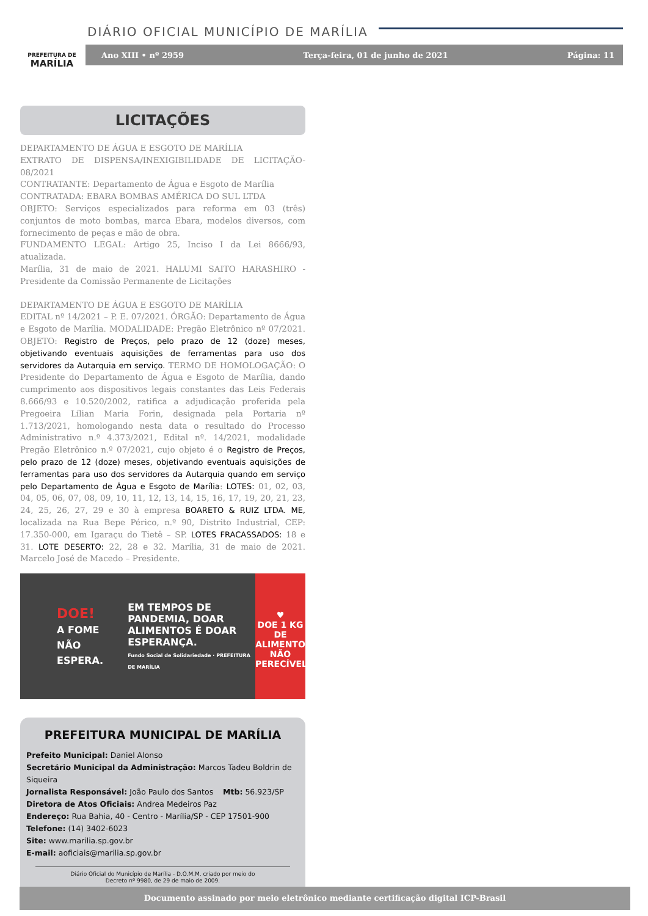PREFEITURA DE
MARÍLIA
DIÁRIO OFICIAL MUNICÍPIO DE MARÍLIA
Ano XIII • nº 2959 Terça-feira, 01 de junho de 2021 Página: 11
LICITAÇÕES
DEPARTAMENTO DE ÁGUA E ESGOTO DE MARÍLIA
EXTRATO DE DISPENSA/INEXIGIBILIDADE DE LICITAÇÃO-08/2021
CONTRATANTE: Departamento de Água e Esgoto de Marília
CONTRATADA: EBARA BOMBAS AMÉRICA DO SUL LTDA
OBJETO: Serviços especializados para reforma em 03 (três) conjuntos de moto bombas, marca Ebara, modelos diversos, com fornecimento de peças e mão de obra.
FUNDAMENTO LEGAL: Artigo 25, Inciso I da Lei 8666/93, atualizada.
Marília, 31 de maio de 2021. HALUMI SAITO HARASHIRO - Presidente da Comissão Permanente de Licitações
DEPARTAMENTO DE ÁGUA E ESGOTO DE MARÍLIA
EDITAL nº 14/2021 – P. E. 07/2021. ÓRGÃO: Departamento de Água e Esgoto de Marília. MODALIDADE: Pregão Eletrônico nº 07/2021. OBJETO: Registro de Preços, pelo prazo de 12 (doze) meses, objetivando eventuais aquisições de ferramentas para uso dos servidores da Autarquia em serviço. TERMO DE HOMOLOGAÇÃO: O Presidente do Departamento de Água e Esgoto de Marília, dando cumprimento aos dispositivos legais constantes das Leis Federais 8.666/93 e 10.520/2002, ratifica a adjudicação proferida pela Pregoeira Lílian Maria Forin, designada pela Portaria nº 1.713/2021, homologando nesta data o resultado do Processo Administrativo n.º 4.373/2021, Edital nº. 14/2021, modalidade Pregão Eletrônico n.º 07/2021, cujo objeto é o Registro de Preços, pelo prazo de 12 (doze) meses, objetivando eventuais aquisições de ferramentas para uso dos servidores da Autarquia quando em serviço pelo Departamento de Água e Esgoto de Marília: LOTES: 01, 02, 03, 04, 05, 06, 07, 08, 09, 10, 11, 12, 13, 14, 15, 16, 17, 19, 20, 21, 23, 24, 25, 26, 27, 29 e 30 à empresa BOARETO & RUIZ LTDA. ME, localizada na Rua Bepe Périco, n.º 90, Distrito Industrial, CEP: 17.350-000, em Igaraçu do Tietê – SP. LOTES FRACASSADOS: 18 e 31. LOTE DESERTO: 22, 28 e 32. Marília, 31 de maio de 2021. Marcelo José de Macedo – Presidente.
DOE!
A FOME NÃO ESPERA.
EM TEMPOS DE PANDEMIA, DOAR ALIMENTOS É DOAR ESPERANÇA.
Fundo Social de Solidariedade · PREFEITURA DE MARÍLIA
♥
DOE 1 KG DE ALIMENTO NÃO PERECÍVEL
PREFEITURA MUNICIPAL DE MARÍLIA
Prefeito Municipal: Daniel Alonso
Secretário Municipal da Administração: Marcos Tadeu Boldrin de Siqueira
Jornalista Responsável: João Paulo dos Santos Mtb: 56.923/SP
Diretora de Atos Oficiais: Andrea Medeiros Paz
Endereço: Rua Bahia, 40 - Centro - Marília/SP - CEP 17501-900
Telefone: (14) 3402-6023
Site: www.marilia.sp.gov.br
E-mail: aoficiais@marilia.sp.gov.br
Diário Oficial do Município de Marília - D.O.M.M. criado por meio do
Decreto nº 9980, de 29 de maio de 2009.
Documento assinado por meio eletrônico mediante certificação digital ICP-Brasil